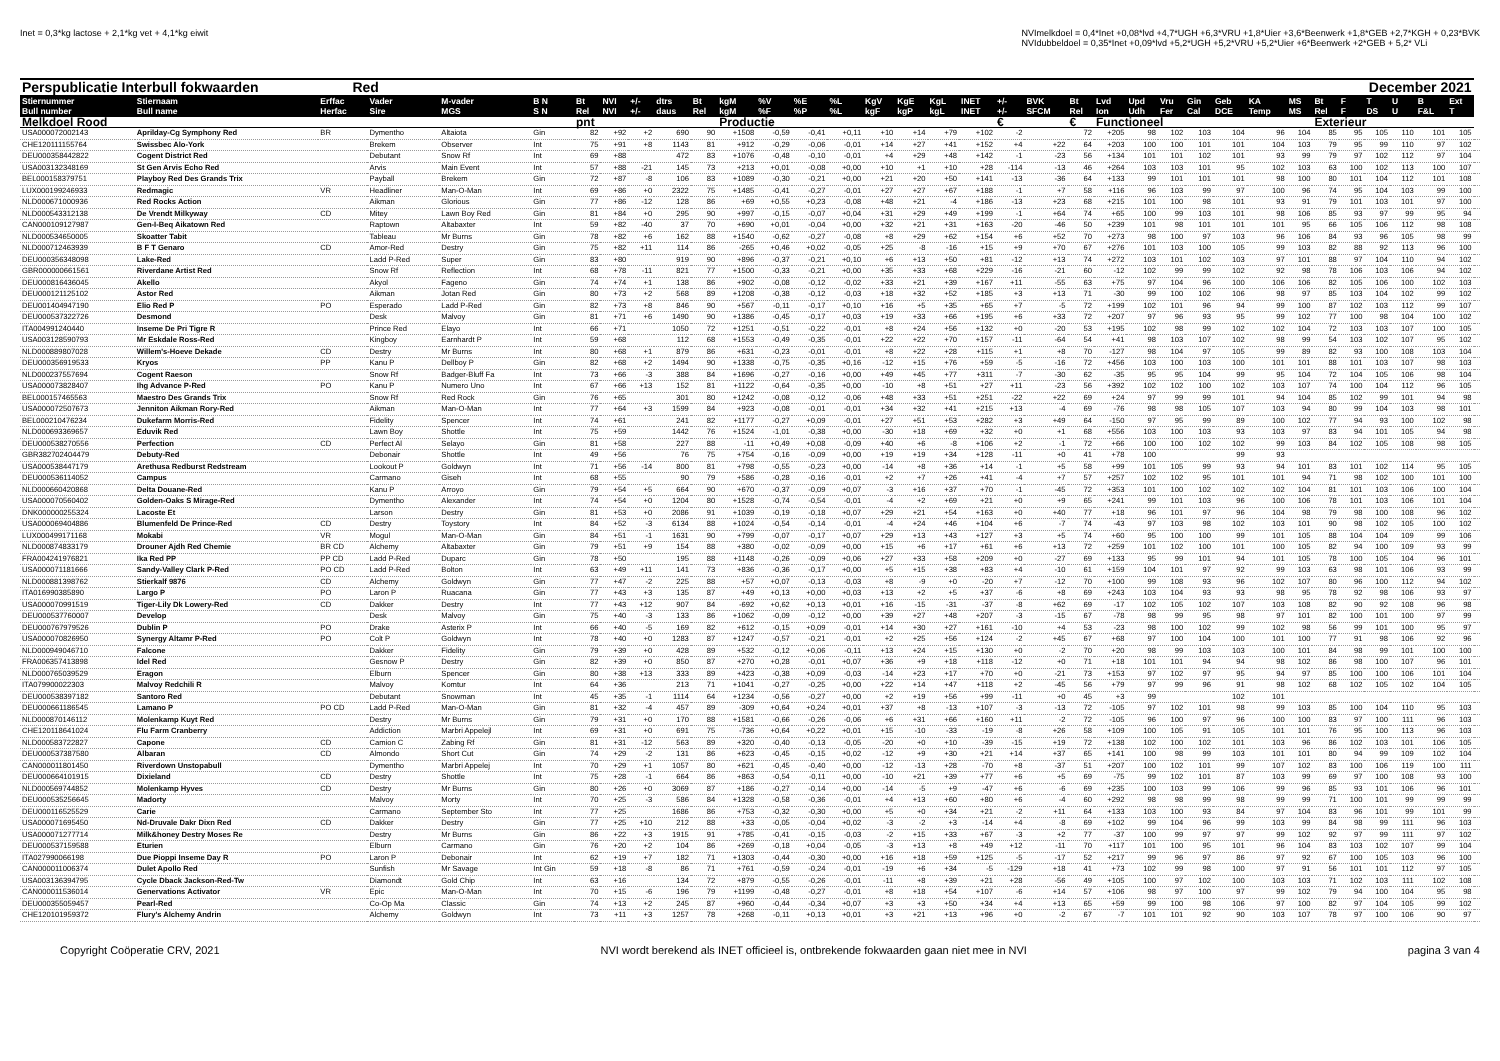Inet = 0,3*kg lactose + 2,1*kg vet + 4,1*kg eiwit
NVImelkdoel = 0,4*Inet +0,08*lvd +4,7*UGH +6,3*VRU +1,8*Uier +3,6*Beenwerk +1,8*GEB +2,7*KGH + 0,23*BVK
NVIdubbeldoel = 0,35*Inet +0,09*lvd +5,2*UGH +5,2*VRU +5,2*Uier +6*Beenwerk +2*GEB + 5,2* VLi
| Perspublicatie Interbull fokwaarden Red | | | | | | December 2021 | | | | | | | | | | | | | | | | | | | | | | | | | | | | | |
| --- | --- | --- | --- | --- | --- | --- | --- | --- | --- | --- | --- | --- | --- | --- | --- | --- | --- | --- | --- | --- | --- | --- | --- | --- | --- | --- | --- | --- | --- | --- | --- | --- | --- | --- | --- |
| Stiernummer | Stiernaam | Erffac | Vader | M-vader | B N | Bt | NVI | +/- | dtrs | Bt | kgM | %V | %E | %L | KgV | KgE | KgL | INET | +/- | BVK | Bt | Lvd | Upd | Vru | Gin | Geb | KA | MS | Bt | F | T | U | B | Ext | |
| Bull number | Bull name | Herfac | Sire | MGS | S N | Rel | NVI | +/- | daus | Rel | kgM | %F | %P | %L | kgF | kgP | kgL | INET | +/- | SFCM | Rel | Ion | Udh | Fer | Cal | DCE | Temp | MS | Rel | F | DS | U | F&L | T | |
| Melkdoel Rood | | | | | | pnt | | | | | Productie | | | | | | | | € | | € | Functioneel | | | | | | | Exterieur | | | | | | |
| USA000072002143 | Aprilday-Cg Symphony Red | BR | Dymentho | Altaiota | Gin | 82 | +92 | +2 | 690 | 90 | +1508 | -0,59 | -0,41 | +0,11 | +10 | +14 | +79 | +102 | -2 | | 72 | +205 | 98 | 102 | 103 | 104 | 96 | 104 | 85 | 95 | 105 | 110 | 101 | 105 | |
| CHE120111155764 | Swissbec Alo-York | | Brekem | Observer | Int | 75 | +91 | +8 | 1143 | 81 | +912 | -0,29 | -0,06 | -0,01 | +14 | +27 | +41 | +152 | +4 | +22 | 64 | +203 | 100 | 100 | 101 | 101 | 104 | 103 | 79 | 95 | 99 | 110 | 97 | 102 | |
| DEU000358442822 | Cogent District Red | | Debutant | Snow Rf | Int | 69 | +88 | | 472 | 83 | +1076 | -0,48 | -0,10 | -0,01 | +4 | +29 | +48 | +142 | -1 | -23 | 56 | +134 | 101 | 101 | 102 | 101 | 93 | 99 | 79 | 97 | 102 | 112 | 97 | 104 | |
| USA003132348169 | St Gen Arvis Echo Red | | Arvis | Main Event | Int | 57 | +88 | -21 | 145 | 73 | +213 | +0,01 | -0,08 | +0,00 | +10 | +1 | +10 | +28 | -114 | -13 | 46 | +264 | 103 | 103 | 101 | 95 | 102 | 103 | 63 | 100 | 102 | 113 | 100 | 107 | |
| BEL000158379751 | Playboy Red Des Grands Trix | | Payball | Brekem | Gin | 72 | +87 | -8 | 106 | 83 | +1089 | -0,30 | -0,21 | +0,00 | +21 | +20 | +50 | +141 | -13 | -36 | 64 | +133 | 99 | 101 | 101 | 101 | 98 | 100 | 80 | 101 | 104 | 112 | 101 | 108 | |
| LUX000199246933 | Redmagic | VR | Headliner | Man-O-Man | Int | 69 | +86 | +0 | 2322 | 75 | +1485 | -0,41 | -0,27 | -0,01 | +27 | +27 | +67 | +188 | -1 | +7 | 58 | +116 | 96 | 103 | 99 | 97 | 100 | 96 | 74 | 95 | 104 | 103 | 99 | 100 | |
| NLD000671000936 | Red Rocks Action | | Aikman | Glorious | Gin | 77 | +86 | -12 | 128 | 86 | +69 | +0,55 | +0,23 | -0,08 | +48 | +21 | -4 | +186 | -13 | +23 | 68 | +215 | 101 | 100 | 98 | 101 | 93 | 91 | 79 | 101 | 103 | 101 | 97 | 100 | |
| NLD000543312138 | De Vrendt Milkyway | CD | Mitey | Lawn Boy Red | Gin | 81 | +84 | +0 | 295 | 90 | +997 | -0,15 | -0,07 | +0,04 | +31 | +29 | +49 | +199 | -1 | +64 | 74 | +65 | 100 | 99 | 103 | 101 | 98 | 106 | 85 | 93 | 97 | 99 | 95 | 94 | |
| CAN000109127987 | Gen-I-Beq Aikatown Red | | Raptown | Altabaxter | Int | 59 | +82 | -40 | 37 | 70 | +690 | +0,01 | -0,04 | +0,00 | +32 | +21 | +31 | +163 | -20 | -46 | 50 | +239 | 101 | 98 | 101 | 101 | 101 | 95 | 66 | 105 | 106 | 112 | 98 | 108 | |
| NLD000534650005 | Skoatter Tabit | | Tableau | Mr Burns | Gin | 78 | +82 | +6 | 162 | 88 | +1540 | -0,62 | -0,27 | -0,08 | +8 | +29 | +62 | +154 | +6 | +52 | 70 | +273 | 98 | 100 | 97 | 103 | 96 | 106 | 84 | 93 | 96 | 105 | 98 | 99 | |
| NLD000712463939 | B F T Genaro | CD | Amor-Red | Destry | Gin | 75 | +82 | +11 | 114 | 86 | -265 | +0,46 | +0,02 | -0,05 | +25 | -8 | -16 | +15 | +9 | +70 | 67 | +276 | 101 | 103 | 100 | 105 | 99 | 103 | 82 | 88 | 92 | 113 | 96 | 100 | |
| DEU000356348098 | Lake-Red | | Ladd P-Red | Super | Gin | 83 | +80 | | 919 | 90 | +896 | -0,37 | -0,21 | +0,10 | +6 | +13 | +50 | +81 | -12 | +13 | 74 | +272 | 103 | 101 | 102 | 103 | 97 | 101 | 88 | 97 | 104 | 110 | 94 | 102 | |
| GBR000000661561 | Riverdane Artist Red | | Snow Rf | Reflection | Int | 68 | +78 | -11 | 821 | 77 | +1500 | -0,33 | -0,21 | +0,00 | +35 | +33 | +68 | +229 | -16 | -21 | 60 | -12 | 102 | 99 | 99 | 102 | 92 | 98 | 78 | 106 | 103 | 106 | 94 | 102 | |
| DEU000816436045 | Akello | | Akyol | Fageno | Gin | 74 | +74 | +1 | 138 | 86 | +902 | -0,08 | -0,12 | -0,02 | +33 | +21 | +39 | +167 | +11 | -55 | 63 | +75 | 97 | 104 | 96 | 100 | 106 | 106 | 82 | 105 | 106 | 100 | 102 | 103 | |
| DEU000121125102 | Astor Red | | Aikman | Jotan Red | Gin | 80 | +73 | +2 | 568 | 89 | +1208 | -0,38 | -0,12 | -0,03 | +18 | +32 | +52 | +185 | +3 | +13 | 71 | -30 | 99 | 100 | 102 | 106 | 98 | 97 | 85 | 103 | 104 | 102 | 99 | 102 | |
| DEU001404947190 | Elio Red P | PO | Esperado | Ladd P-Red | Gin | 82 | +73 | +8 | 846 | 90 | +567 | -0,11 | -0,17 | +0,10 | +16 | +5 | +35 | +65 | +7 | -5 | 72 | +199 | 102 | 101 | 96 | 94 | 99 | 100 | 87 | 102 | 103 | 112 | 99 | 107 | |
| DEU000537322726 | Desmond | | Desk | Malvoy | Gin | 81 | +71 | +6 | 1490 | 90 | +1386 | -0,45 | -0,17 | +0,03 | +19 | +33 | +66 | +195 | +6 | +33 | 72 | +207 | 97 | 96 | 93 | 95 | 99 | 102 | 77 | 100 | 98 | 104 | 100 | 102 | |
| ITA004991240440 | Inseme De Pri Tigre R | | Prince Red | Elayo | Int | 66 | +71 | | 1050 | 72 | +1251 | -0,51 | -0,22 | -0,01 | +8 | +24 | +56 | +132 | +0 | -20 | 53 | +195 | 102 | 98 | 99 | 102 | 102 | 104 | 72 | 103 | 103 | 107 | 100 | 105 | |
| USA003128590793 | Mr Eskdale Ross-Red | | Kingboy | Earnhardt P | Int | 59 | +68 | | 112 | 68 | +1553 | -0,49 | -0,35 | -0,01 | +22 | +22 | +70 | +157 | -11 | -64 | 54 | +41 | 98 | 103 | 107 | 102 | 98 | 99 | 54 | 103 | 102 | 107 | 95 | 102 | |
| NLD000889807028 | Willem's-Hoeve Dekade | CD | Destry | Mr Burns | Int | 80 | +68 | +1 | 879 | 86 | +631 | -0,23 | -0,01 | -0,01 | +8 | +22 | +28 | +115 | +1 | +8 | 70 | -127 | 98 | 104 | 97 | 105 | 99 | 89 | 82 | 93 | 100 | 108 | 103 | 104 | |
| DEU000356919533 | Kryos | PP | Kanu P | Dellboy P | Gin | 82 | +68 | +2 | 1494 | 90 | +1338 | -0,75 | -0,35 | +0,16 | -12 | +15 | +76 | +59 | -5 | -16 | 72 | +456 | 103 | 100 | 103 | 100 | 101 | 101 | 88 | 101 | 103 | 107 | 98 | 103 | |
| NLD000237557694 | Cogent Raeson | | Snow Rf | Badger-Bluff Fa | Int | 73 | +66 | -3 | 388 | 84 | +1696 | -0,27 | -0,16 | +0,00 | +49 | +45 | +77 | +311 | -7 | -30 | 62 | -35 | 95 | 95 | 104 | 99 | 95 | 104 | 72 | 104 | 105 | 106 | 98 | 104 | |
| USA000073828407 | Ihg Advance P-Red | PO | Kanu P | Numero Uno | Int | 67 | +66 | +13 | 152 | 81 | +1122 | -0,64 | -0,35 | +0,00 | -10 | +8 | +51 | +27 | +11 | -23 | 56 | +392 | 102 | 102 | 100 | 102 | 103 | 107 | 74 | 100 | 104 | 112 | 96 | 105 | |
| BEL000157465563 | Maestro Des Grands Trix | | Snow Rf | Red Rock | Gin | 76 | +65 | | 301 | 80 | +1242 | -0,08 | -0,12 | -0,06 | +48 | +33 | +51 | +251 | -22 | +22 | 69 | +24 | 97 | 99 | 99 | 101 | 94 | 104 | 85 | 102 | 99 | 101 | 94 | 98 | |
| USA000072507673 | Jenniton Aikman Rory-Red | | Aikman | Man-O-Man | Int | 77 | +64 | +3 | 1599 | 84 | +923 | -0,08 | -0,01 | -0,01 | +34 | +32 | +41 | +215 | +13 | -4 | 69 | -76 | 98 | 98 | 105 | 107 | 103 | 94 | 80 | 99 | 104 | 103 | 98 | 101 | |
| BEL000210476234 | Dukefarm Morris-Red | | Fidelity | Spencer | Int | 74 | +61 | | 241 | 82 | +1177 | -0,27 | +0,09 | -0,01 | +27 | +51 | +53 | +282 | +3 | +49 | 64 | -150 | 97 | 95 | 99 | 89 | 100 | 102 | 77 | 94 | 93 | 100 | 102 | 98 | |
| NLD000693369657 | Eduvik Red | | Lawn Boy | Shottle | Int | 75 | +59 | | 1442 | 76 | +1524 | -1,01 | -0,38 | +0,00 | -30 | +18 | +69 | +32 | +0 | +1 | 68 | +556 | 103 | 100 | 103 | 93 | 103 | 97 | 83 | 94 | 101 | 105 | 94 | 98 | |
| DEU000538270556 | Perfection | CD | Perfect Al | Selayo | Gin | 81 | +58 | | 227 | 88 | -11 | +0,49 | +0,08 | -0,09 | +40 | +6 | -8 | +106 | +2 | -1 | 72 | +66 | 100 | 100 | 102 | 102 | 99 | 103 | 84 | 102 | 105 | 108 | 98 | 105 | |
| GBR382702404479 | Debuty-Red | | Debonair | Shottle | Int | 49 | +56 | | 76 | 75 | +754 | -0,16 | -0,09 | +0,00 | +19 | +19 | +34 | +128 | -11 | +0 | 41 | +78 | 100 | | | 99 | 93 | | | | | | | | |
| USA000538447179 | Arethusa Redburst Redstream | | Lookout P | Goldwyn | Int | 71 | +56 | -14 | 800 | 81 | +798 | -0,55 | -0,23 | +0,00 | -14 | +8 | +36 | +14 | -1 | +5 | 58 | +99 | 101 | 105 | 99 | 93 | 94 | 101 | 83 | 101 | 102 | 114 | 95 | 105 | |
| DEU000536114052 | Campus | | Carmano | Giseh | Int | 68 | +55 | | 90 | 79 | +586 | -0,28 | -0,16 | -0,01 | +2 | +7 | +26 | +41 | -4 | +7 | 57 | +257 | 102 | 102 | 95 | 101 | 101 | 94 | 71 | 98 | 102 | 100 | 101 | 100 | |
| NLD000660420868 | Delta Douane-Red | | Kanu P | Arroyo | Gin | 79 | +54 | +5 | 664 | 90 | +670 | -0,37 | -0,09 | +0,07 | -3 | +16 | +37 | +70 | -1 | -45 | 72 | +353 | 101 | 100 | 102 | 102 | 102 | 104 | 81 | 101 | 103 | 106 | 100 | 104 | |
| USA000070560402 | Golden-Oaks S Mirage-Red | | Dymentho | Alexander | Int | 74 | +54 | +0 | 1204 | 80 | +1528 | -0,74 | -0,54 | -0,01 | -4 | +2 | +69 | +21 | +0 | +9 | 65 | +241 | 99 | 101 | 103 | 96 | 100 | 106 | 78 | 101 | 103 | 106 | 101 | 104 | |
| DNK000000255324 | Lacoste Et | | Larson | Destry | Gin | 81 | +53 | +0 | 2086 | 91 | +1039 | -0,19 | -0,18 | +0,07 | +29 | +21 | +54 | +163 | +0 | +40 | 77 | +18 | 96 | 101 | 97 | 96 | 104 | 98 | 79 | 98 | 100 | 108 | 96 | 102 | |
| USA000069404886 | Blumenfeld De Prince-Red | CD | Destry | Toystory | Int | 84 | +52 | -3 | 6134 | 88 | +1024 | -0,54 | -0,14 | -0,01 | -4 | +24 | +46 | +104 | +6 | -7 | 74 | -43 | 97 | 103 | 98 | 102 | 103 | 101 | 90 | 98 | 102 | 105 | 100 | 102 | |
| LUX000499171168 | Mokabi | VR | Mogul | Man-O-Man | Gin | 84 | +51 | -1 | 1631 | 90 | +799 | -0,07 | -0,17 | +0,07 | +29 | +13 | +43 | +127 | +3 | +5 | 74 | +60 | 95 | 100 | 100 | 99 | 101 | 105 | 88 | 104 | 104 | 109 | 99 | 106 | |
| NLD000874833179 | Drouner Ajdh Red Chemie | BR CD | Alchemy | Altabaxter | Gin | 79 | +51 | +9 | 154 | 88 | +380 | -0,02 | -0,09 | +0,00 | +15 | +6 | +17 | +61 | +6 | +13 | 72 | +259 | 101 | 102 | 100 | 101 | 100 | 105 | 82 | 94 | 100 | 109 | 93 | 99 | |
| FRA004241976821 | Ika Red PP | PP CD | Ladd P-Red | Duparc | Gin | 78 | +50 | | 195 | 88 | +1148 | -0,26 | -0,09 | +0,06 | +27 | +33 | +58 | +209 | +0 | -27 | 69 | +133 | 95 | 99 | 101 | 94 | 101 | 105 | 78 | 100 | 105 | 104 | 96 | 101 | |
| USA000071181666 | Sandy-Valley Clark P-Red | PO CD | Ladd P-Red | Bolton | Int | 63 | +49 | +11 | 141 | 73 | +836 | -0,36 | -0,17 | +0,00 | +5 | +15 | +38 | +83 | +4 | -10 | 61 | +159 | 104 | 101 | 97 | 92 | 99 | 103 | 63 | 98 | 101 | 106 | 93 | 99 | |
| NLD000881398762 | Stierkalf 9876 | CD | Alchemy | Goldwyn | Gin | 77 | +47 | -2 | 225 | 88 | +57 | +0,07 | -0,13 | -0,03 | +8 | -9 | +0 | -20 | +7 | -12 | 70 | +100 | 99 | 108 | 93 | 96 | 102 | 107 | 80 | 96 | 100 | 112 | 94 | 102 | |
| ITA016990385890 | Largo P | PO | Laron P | Ruacana | Gin | 77 | +43 | +3 | 135 | 87 | +49 | +0,13 | +0,00 | +0,03 | +13 | +2 | +5 | +37 | -6 | +8 | 69 | +243 | 103 | 104 | 93 | 93 | 98 | 95 | 78 | 92 | 98 | 106 | 93 | 97 | |
| USA000070991519 | Tiger-Lily Dk Lowery-Red | CD | Dakker | Destry | Int | 77 | +43 | +12 | 907 | 84 | -692 | +0,62 | +0,13 | +0,01 | +16 | -15 | -31 | -37 | -8 | +62 | 69 | -17 | 102 | 105 | 102 | 107 | 103 | 108 | 82 | 90 | 92 | 108 | 96 | 98 | |
| DEU000537760007 | Develop | | Desk | Malvoy | Gin | 75 | +40 | -3 | 133 | 86 | +1062 | -0,09 | -0,12 | +0,00 | +39 | +27 | +48 | +207 | -3 | -15 | 67 | -78 | 98 | 99 | 95 | 98 | 97 | 101 | 82 | 100 | 101 | 100 | 97 | 99 | |
| DEU000767979526 | Dublin P | PO | Drake | Asterix P | Int | 66 | +40 | -5 | 169 | 82 | +612 | -0,15 | +0,09 | -0,01 | +14 | +30 | +27 | +161 | -10 | +4 | 53 | -23 | 98 | 100 | 102 | 99 | 102 | 98 | 56 | 99 | 101 | 100 | 95 | 97 | |
| USA000070826950 | Synergy Altamr P-Red | PO | Colt P | Goldwyn | Int | 78 | +40 | +0 | 1283 | 87 | +1247 | -0,57 | -0,21 | -0,01 | +2 | +25 | +56 | +124 | -2 | +45 | 67 | +68 | 97 | 100 | 104 | 100 | 101 | 100 | 77 | 91 | 98 | 106 | 92 | 96 | |
| NLD000949046710 | Falcone | | Dakker | Fidelity | Gin | 79 | +39 | +0 | 428 | 89 | +532 | -0,12 | +0,06 | -0,11 | +13 | +24 | +15 | +130 | +0 | -2 | 70 | +20 | 98 | 99 | 103 | 103 | 100 | 101 | 84 | 98 | 99 | 101 | 100 | 100 | |
| FRA006357413898 | Idel Red | | Gesnow P | Destry | Gin | 82 | +39 | +0 | 850 | 87 | +270 | +0,28 | -0,01 | +0,07 | +36 | +9 | +18 | +118 | -12 | +0 | 71 | +18 | 101 | 101 | 94 | 94 | 98 | 102 | 86 | 98 | 100 | 107 | 96 | 101 | |
| NLD000765039529 | Eragon | | Elburn | Spencer | Gin | 80 | +38 | +13 | 333 | 89 | +423 | -0,38 | +0,09 | -0,03 | -14 | +23 | +17 | +70 | +0 | -21 | 73 | +153 | 97 | 102 | 97 | 95 | 94 | 97 | 85 | 100 | 100 | 106 | 101 | 104 | |
| ITA079900022303 | Malvoy Redchili R | | Malvoy | Komtur | Int | 64 | +36 | | 213 | 71 | +1041 | -0,27 | -0,25 | +0,00 | +22 | +14 | +47 | +118 | +2 | -45 | 56 | +79 | 97 | 99 | 96 | 91 | 98 | 102 | 68 | 102 | 105 | 102 | 104 | 105 | |
| DEU000538397182 | Santoro Red | | Debutant | Snowman | Int | 45 | +35 | -1 | 1114 | 64 | +1234 | -0,56 | -0,27 | +0,00 | +2 | +19 | +56 | +99 | -11 | +0 | 45 | +3 | 99 | | | 102 | 101 | | | | | | | | |
| DEU000661186545 | Lamano P | PO CD | Ladd P-Red | Man-O-Man | Gin | 81 | +32 | -4 | 457 | 89 | -309 | +0,64 | +0,24 | +0,01 | +37 | +8 | -13 | +107 | -3 | -13 | 72 | -105 | 97 | 102 | 101 | 98 | 99 | 103 | 85 | 100 | 104 | 110 | 95 | 103 | |
| NLD000870146112 | Molenkamp Kuyt Red | | Destry | Mr Burns | Gin | 79 | +31 | +0 | 170 | 88 | +1581 | -0,66 | -0,26 | -0,06 | +6 | +31 | +66 | +160 | +11 | -2 | 72 | -105 | 96 | 100 | 97 | 96 | 100 | 100 | 83 | 97 | 100 | 111 | 96 | 103 | |
| CHE120118641024 | Flu Farm Cranberry | | Addiction | Marbri Appelejl | Int | 69 | +31 | +0 | 691 | 75 | -736 | +0,64 | +0,22 | +0,01 | +15 | -10 | -33 | -19 | -8 | +26 | 58 | +109 | 100 | 105 | 91 | 105 | 101 | 101 | 76 | 95 | 100 | 113 | 96 | 103 | |
| NLD000583722827 | Capone | CD | Camion C | Zabing Rf | Gin | 81 | +31 | -12 | 563 | 89 | +320 | -0,40 | -0,13 | -0,05 | -20 | +0 | +10 | -39 | -15 | +19 | 72 | +138 | 102 | 100 | 102 | 101 | 103 | 96 | 86 | 102 | 103 | 101 | 106 | 105 | |
| DEU000537387580 | Albaran | CD | Almondo | Short Cut | Gin | 74 | +29 | -2 | 131 | 86 | +623 | -0,45 | -0,15 | +0,02 | -12 | +9 | +30 | +21 | +14 | +37 | 65 | +141 | 100 | 98 | 99 | 103 | 101 | 101 | 80 | 94 | 99 | 109 | 102 | 104 | |
| CAN000011801450 | Riverdown Unstopabull | | Dymentho | Marbri Appelej | Int | 70 | +29 | +1 | 1057 | 80 | +621 | -0,45 | -0,40 | +0,00 | -12 | -13 | +28 | -70 | +8 | -37 | 51 | +207 | 100 | 102 | 101 | 99 | 107 | 102 | 83 | 100 | 106 | 119 | 100 | 111 | |
| DEU000664101915 | Dixieland | CD | Destry | Shottle | Int | 75 | +28 | -1 | 664 | 86 | +863 | -0,54 | -0,11 | +0,00 | -10 | +21 | +39 | +77 | +6 | +5 | 69 | -75 | 99 | 102 | 101 | 87 | 103 | 99 | 69 | 97 | 100 | 108 | 93 | 100 | |
| NLD000569744852 | Molenkamp Hyves | CD | Destry | Mr Burns | Gin | 80 | +26 | +0 | 3069 | 87 | +186 | -0,27 | -0,14 | +0,00 | -14 | -5 | +9 | -47 | +6 | -6 | 69 | +235 | 100 | 103 | 99 | 106 | 99 | 96 | 85 | 93 | 101 | 106 | 96 | 101 | |
| DEU000535256645 | Madorty | | Malvoy | Morty | Int | 70 | +25 | -3 | 586 | 84 | +1328 | -0,58 | -0,36 | -0,01 | +4 | +13 | +60 | +80 | +6 | -4 | 60 | +292 | 98 | 98 | 99 | 98 | 99 | 99 | 71 | 100 | 101 | 99 | 99 | 99 | |
| DEU000116525529 | Carie | | Carmano | September Sto | Int | 77 | +25 | | 1686 | 86 | +753 | -0,32 | -0,30 | +0,00 | +5 | +0 | +34 | +21 | -2 | +11 | 64 | +133 | 103 | 100 | 93 | 84 | 97 | 104 | 83 | 96 | 101 | 99 | 101 | 99 | |
| USA000071695450 | Nd-Druvale Dakr Dixn Red | CD | Dakker | Destry | Gin | 77 | +25 | +10 | 212 | 88 | +33 | -0,05 | -0,04 | +0,02 | -3 | -2 | +3 | -14 | +4 | -8 | 69 | +102 | 99 | 104 | 96 | 99 | 103 | 99 | 84 | 98 | 99 | 111 | 96 | 103 | |
| USA000071277714 | Milk&honey Destry Moses Re | | Destry | Mr Burns | Gin | 86 | +22 | +3 | 1915 | 91 | +785 | -0,41 | -0,15 | -0,03 | -2 | +15 | +33 | +67 | -3 | +2 | 77 | -37 | 100 | 99 | 97 | 97 | 99 | 102 | 92 | 97 | 99 | 111 | 97 | 102 | |
| DEU000537159588 | Eturien | | Elburn | Carmano | Gin | 76 | +20 | +2 | 104 | 86 | +269 | -0,18 | +0,04 | -0,05 | -3 | +13 | +8 | +49 | +12 | -11 | 70 | +117 | 101 | 100 | 95 | 101 | 96 | 104 | 83 | 103 | 102 | 107 | 99 | 104 | |
| ITA027990066198 | Due Pioppi Inseme Day R | PO | Laron P | Debonair | Int | 62 | +19 | +7 | 182 | 71 | +1303 | -0,44 | -0,30 | +0,00 | +16 | +18 | +59 | +125 | -5 | -17 | 52 | +217 | 99 | 96 | 97 | 86 | 97 | 92 | 67 | 100 | 105 | 103 | 96 | 100 | |
| CAN000011006374 | Dulet Apollo Red | | Sunfish | Mr Savage | Int Gin | 59 | +18 | -8 | 86 | 71 | +761 | -0,59 | -0,24 | -0,01 | -19 | +6 | +34 | -5 | -129 | +18 | 41 | +73 | 102 | 99 | 98 | 100 | 97 | 91 | 56 | 101 | 101 | 112 | 97 | 105 | |
| USA003136394795 | Cycle Dback Jackson-Red-Tw | | Diamondt | Gold Chip | Int | 63 | +16 | | 134 | 72 | +879 | -0,55 | -0,26 | -0,01 | -11 | +8 | +39 | +21 | +28 | -56 | 49 | +105 | 100 | 97 | 102 | 100 | 103 | 103 | 71 | 102 | 103 | 111 | 102 | 108 | |
| CAN000011536014 | Genervations Activator | VR | Epic | Man-O-Man | Int | 70 | +15 | -6 | 196 | 79 | +1199 | -0,48 | -0,27 | -0,01 | +8 | +18 | +54 | +107 | -6 | +14 | 57 | +106 | 98 | 97 | 100 | 97 | 99 | 102 | 79 | 94 | 100 | 104 | 95 | 98 | |
| DEU000355059457 | Pearl-Red | | Co-Op Ma | Classic | Gin | 74 | +13 | +2 | 245 | 87 | +960 | -0,44 | -0,34 | +0,07 | +3 | +3 | +50 | +34 | +4 | +13 | 65 | +59 | 99 | 100 | 98 | 106 | 97 | 100 | 82 | 97 | 104 | 105 | 99 | 102 | |
| CHE120101959372 | Flury's Alchemy Andrin | | Alchemy | Goldwyn | Int | 73 | +11 | +3 | 1257 | 78 | +268 | -0,11 | +0,13 | +0,01 | +3 | +21 | +13 | +96 | +0 | -2 | 67 | -7 | 101 | 101 | 92 | 90 | 103 | 107 | 78 | 97 | 100 | 106 | 90 | 97 | |
Copyright Coöperatie CRV, 2021 NVI wordt berekend als INET officieel is, ontbrekende fokwaarden gaan niet mee in NVI
pagina 3 van 4